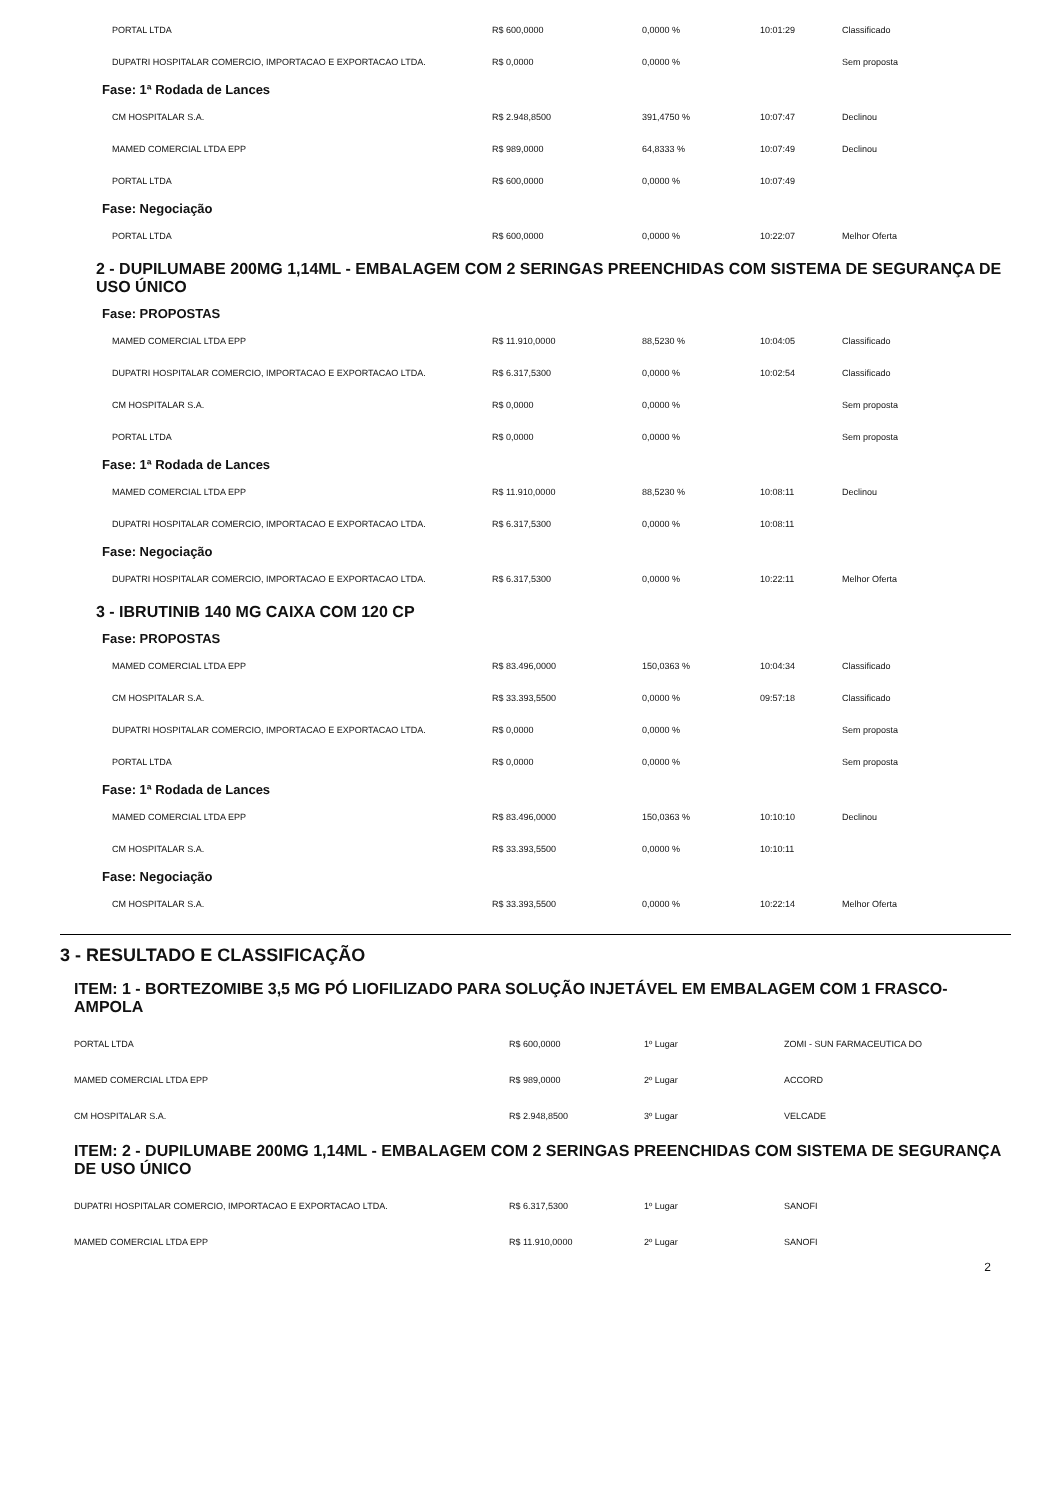| PORTAL LTDA | R$ 600,0000 | 0,0000 % | 10:01:29 | Classificado |
| DUPATRI HOSPITALAR COMERCIO, IMPORTACAO E EXPORTACAO LTDA. | R$ 0,0000 | 0,0000 % | | Sem proposta |
Fase: 1ª Rodada de Lances
| CM HOSPITALAR S.A. | R$ 2.948,8500 | 391,4750 % | 10:07:47 | Declinou |
| MAMED COMERCIAL LTDA EPP | R$ 989,0000 | 64,8333 % | 10:07:49 | Declinou |
| PORTAL LTDA | R$ 600,0000 | 0,0000 % | 10:07:49 | |
Fase: Negociação
| PORTAL LTDA | R$ 600,0000 | 0,0000 % | 10:22:07 | Melhor Oferta |
2 - DUPILUMABE 200MG 1,14ML - EMBALAGEM COM 2 SERINGAS PREENCHIDAS COM SISTEMA DE SEGURANÇA DE USO ÚNICO
Fase: PROPOSTAS
| MAMED COMERCIAL LTDA EPP | R$ 11.910,0000 | 88,5230 % | 10:04:05 | Classificado |
| DUPATRI HOSPITALAR COMERCIO, IMPORTACAO E EXPORTACAO LTDA. | R$ 6.317,5300 | 0,0000 % | 10:02:54 | Classificado |
| CM HOSPITALAR S.A. | R$ 0,0000 | 0,0000 % | | Sem proposta |
| PORTAL LTDA | R$ 0,0000 | 0,0000 % | | Sem proposta |
Fase: 1ª Rodada de Lances
| MAMED COMERCIAL LTDA EPP | R$ 11.910,0000 | 88,5230 % | 10:08:11 | Declinou |
| DUPATRI HOSPITALAR COMERCIO, IMPORTACAO E EXPORTACAO LTDA. | R$ 6.317,5300 | 0,0000 % | 10:08:11 | |
Fase: Negociação
| DUPATRI HOSPITALAR COMERCIO, IMPORTACAO E EXPORTACAO LTDA. | R$ 6.317,5300 | 0,0000 % | 10:22:11 | Melhor Oferta |
3 - IBRUTINIB 140 MG CAIXA COM 120 CP
Fase: PROPOSTAS
| MAMED COMERCIAL LTDA EPP | R$ 83.496,0000 | 150,0363 % | 10:04:34 | Classificado |
| CM HOSPITALAR S.A. | R$ 33.393,5500 | 0,0000 % | 09:57:18 | Classificado |
| DUPATRI HOSPITALAR COMERCIO, IMPORTACAO E EXPORTACAO LTDA. | R$ 0,0000 | 0,0000 % | | Sem proposta |
| PORTAL LTDA | R$ 0,0000 | 0,0000 % | | Sem proposta |
Fase: 1ª Rodada de Lances
| MAMED COMERCIAL LTDA EPP | R$ 83.496,0000 | 150,0363 % | 10:10:10 | Declinou |
| CM HOSPITALAR S.A. | R$ 33.393,5500 | 0,0000 % | 10:10:11 | |
Fase: Negociação
| CM HOSPITALAR S.A. | R$ 33.393,5500 | 0,0000 % | 10:22:14 | Melhor Oferta |
3 - RESULTADO E CLASSIFICAÇÃO
ITEM: 1 - BORTEZOMIBE 3,5 MG PÓ LIOFILIZADO PARA SOLUÇÃO INJETÁVEL EM EMBALAGEM COM 1 FRASCO-AMPOLA
| PORTAL LTDA | R$ 600,0000 | 1º Lugar | ZOMI - SUN FARMACEUTICA DO |
| MAMED COMERCIAL LTDA EPP | R$ 989,0000 | 2º Lugar | ACCORD |
| CM HOSPITALAR S.A. | R$ 2.948,8500 | 3º Lugar | VELCADE |
ITEM: 2 - DUPILUMABE 200MG 1,14ML - EMBALAGEM COM 2 SERINGAS PREENCHIDAS COM SISTEMA DE SEGURANÇA DE USO ÚNICO
| DUPATRI HOSPITALAR COMERCIO, IMPORTACAO E EXPORTACAO LTDA. | R$ 6.317,5300 | 1º Lugar | SANOFI |
| MAMED COMERCIAL LTDA EPP | R$ 11.910,0000 | 2º Lugar | SANOFI |
2